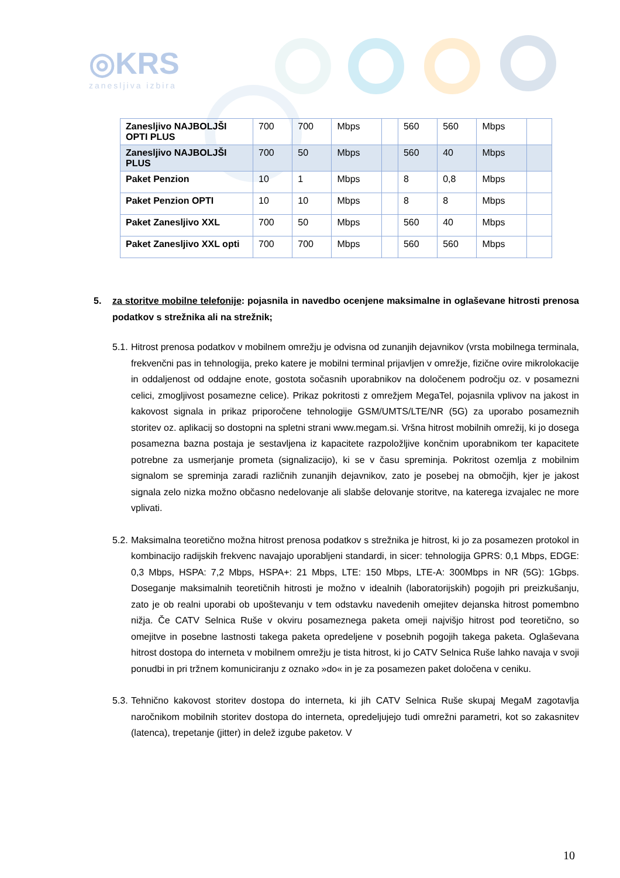◎KRS
zanesljiva izbira
| Zanesljivo NAJBOLJŠI OPTI PLUS | 700 | 700 | Mbps | | 560 | 560 | Mbps | |
| Zanesljivo NAJBOLJŠI PLUS | 700 | 50 | Mbps | | 560 | 40 | Mbps | |
| Paket Penzion | 10 | 1 | Mbps | | 8 | 0,8 | Mbps | |
| Paket Penzion OPTI | 10 | 10 | Mbps | | 8 | 8 | Mbps | |
| Paket Zanesljivo XXL | 700 | 50 | Mbps | | 560 | 40 | Mbps | |
| Paket Zanesljivo XXL opti | 700 | 700 | Mbps | | 560 | 560 | Mbps | |
5. za storitve mobilne telefonije: pojasnila in navedbo ocenjene maksimalne in oglaševane hitrosti prenosa podatkov s strežnika ali na strežnik;
5.1. Hitrost prenosa podatkov v mobilnem omrežju je odvisna od zunanjih dejavnikov (vrsta mobilnega terminala, frekvenčni pas in tehnologija, preko katere je mobilni terminal prijavljen v omrežje, fizične ovire mikrolokacije in oddaljenost od oddajne enote, gostota sočasnih uporabnikov na določenem področju oz. v posamezni celici, zmogljivost posamezne celice). Prikaz pokritosti z omrežjem MegaTel, pojasnila vplivov na jakost in kakovost signala in prikaz priporočene tehnologije GSM/UMTS/LTE/NR (5G) za uporabo posameznih storitev oz. aplikacij so dostopni na spletni strani www.megam.si. Vršna hitrost mobilnih omrežij, ki jo dosega posamezna bazna postaja je sestavljena iz kapacitete razpoložljive končnim uporabnikom ter kapacitete potrebne za usmerjanje prometa (signalizacijo), ki se v času spreminja. Pokritost ozemlja z mobilnim signalom se spreminja zaradi različnih zunanjih dejavnikov, zato je posebej na območjih, kjer je jakost signala zelo nizka možno občasno nedelovanje ali slabše delovanje storitve, na katerega izvajalec ne more vplivati.
5.2. Maksimalna teoretično možna hitrost prenosa podatkov s strežnika je hitrost, ki jo za posamezen protokol in kombinacijo radijskih frekvenc navajajo uporabljeni standardi, in sicer: tehnologija GPRS: 0,1 Mbps, EDGE: 0,3 Mbps, HSPA: 7,2 Mbps, HSPA+: 21 Mbps, LTE: 150 Mbps, LTE-A: 300Mbps in NR (5G): 1Gbps. Doseganje maksimalnih teoretičnih hitrosti je možno v idealnih (laboratorijskih) pogojih pri preizkušanju, zato je ob realni uporabi ob upoštevanju v tem odstavku navedenih omejitev dejanska hitrost pomembno nižja. Če CATV Selnica Ruše v okviru posameznega paketa omeji najvišjo hitrost pod teoretično, so omejitve in posebne lastnosti takega paketa opredeljene v posebnih pogojih takega paketa. Oglaševana hitrost dostopa do interneta v mobilnem omrežju je tista hitrost, ki jo CATV Selnica Ruše lahko navaja v svoji ponudbi in pri tržnem komuniciranju z oznako »do« in je za posamezen paket določena v ceniku.
5.3. Tehnično kakovost storitev dostopa do interneta, ki jih CATV Selnica Ruše skupaj MegaM zagotavlja naročnikom mobilnih storitev dostopa do interneta, opredeljujejo tudi omrežni parametri, kot so zakasnitev (latenca), trepetanje (jitter) in delež izgube paketov. V
10